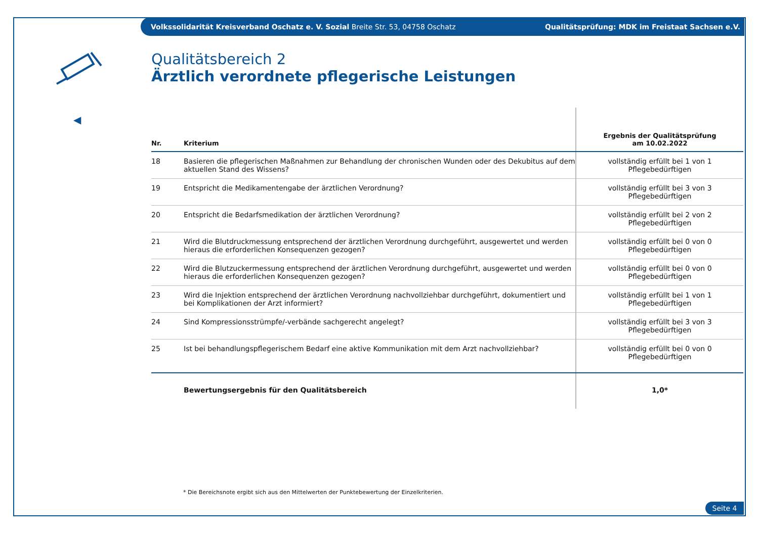Volkssolidarität Kreisverband Oschatz e. V. Sozial Breite Str. 53, 04758 Oschatz Qualitätsprüfung: MDK im Freistaat Sachsen e.V.
◀
Qualitätsbereich 2
Ärztlich verordnete pflegerische Leistungen
| Nr. | Kriterium | Ergebnis der Qualitätsprüfung am 10.02.2022 |
| --- | --- | --- |
| 18 | Basieren die pflegerischen Maßnahmen zur Behandlung der chronischen Wunden oder des Dekubitus auf dem aktuellen Stand des Wissens? | vollständig erfüllt bei 1 von 1 Pflegebedürftigen |
| 19 | Entspricht die Medikamentengabe der ärztlichen Verordnung? | vollständig erfüllt bei 3 von 3 Pflegebedürftigen |
| 20 | Entspricht die Bedarfsmedikation der ärztlichen Verordnung? | vollständig erfüllt bei 2 von 2 Pflegebedürftigen |
| 21 | Wird die Blutdruckmessung entsprechend der ärztlichen Verordnung durchgeführt, ausgewertet und werden hieraus die erforderlichen Konsequenzen gezogen? | vollständig erfüllt bei 0 von 0 Pflegebedürftigen |
| 22 | Wird die Blutzuckermessung entsprechend der ärztlichen Verordnung durchgeführt, ausgewertet und werden hieraus die erforderlichen Konsequenzen gezogen? | vollständig erfüllt bei 0 von 0 Pflegebedürftigen |
| 23 | Wird die Injektion entsprechend der ärztlichen Verordnung nachvollziehbar durchgeführt, dokumentiert und bei Komplikationen der Arzt informiert? | vollständig erfüllt bei 1 von 1 Pflegebedürftigen |
| 24 | Sind Kompressionsstrümpfe/-verbände sachgerecht angelegt? | vollständig erfüllt bei 3 von 3 Pflegebedürftigen |
| 25 | Ist bei behandlungspflegerischem Bedarf eine aktive Kommunikation mit dem Arzt nachvollziehbar? | vollständig erfüllt bei 0 von 0 Pflegebedürftigen |
| | Bewertungsergebnis für den Qualitätsbereich | 1,0* |
* Die Bereichsnote ergibt sich aus den Mittelwerten der Punktebewertung der Einzelkriterien.
Seite 4